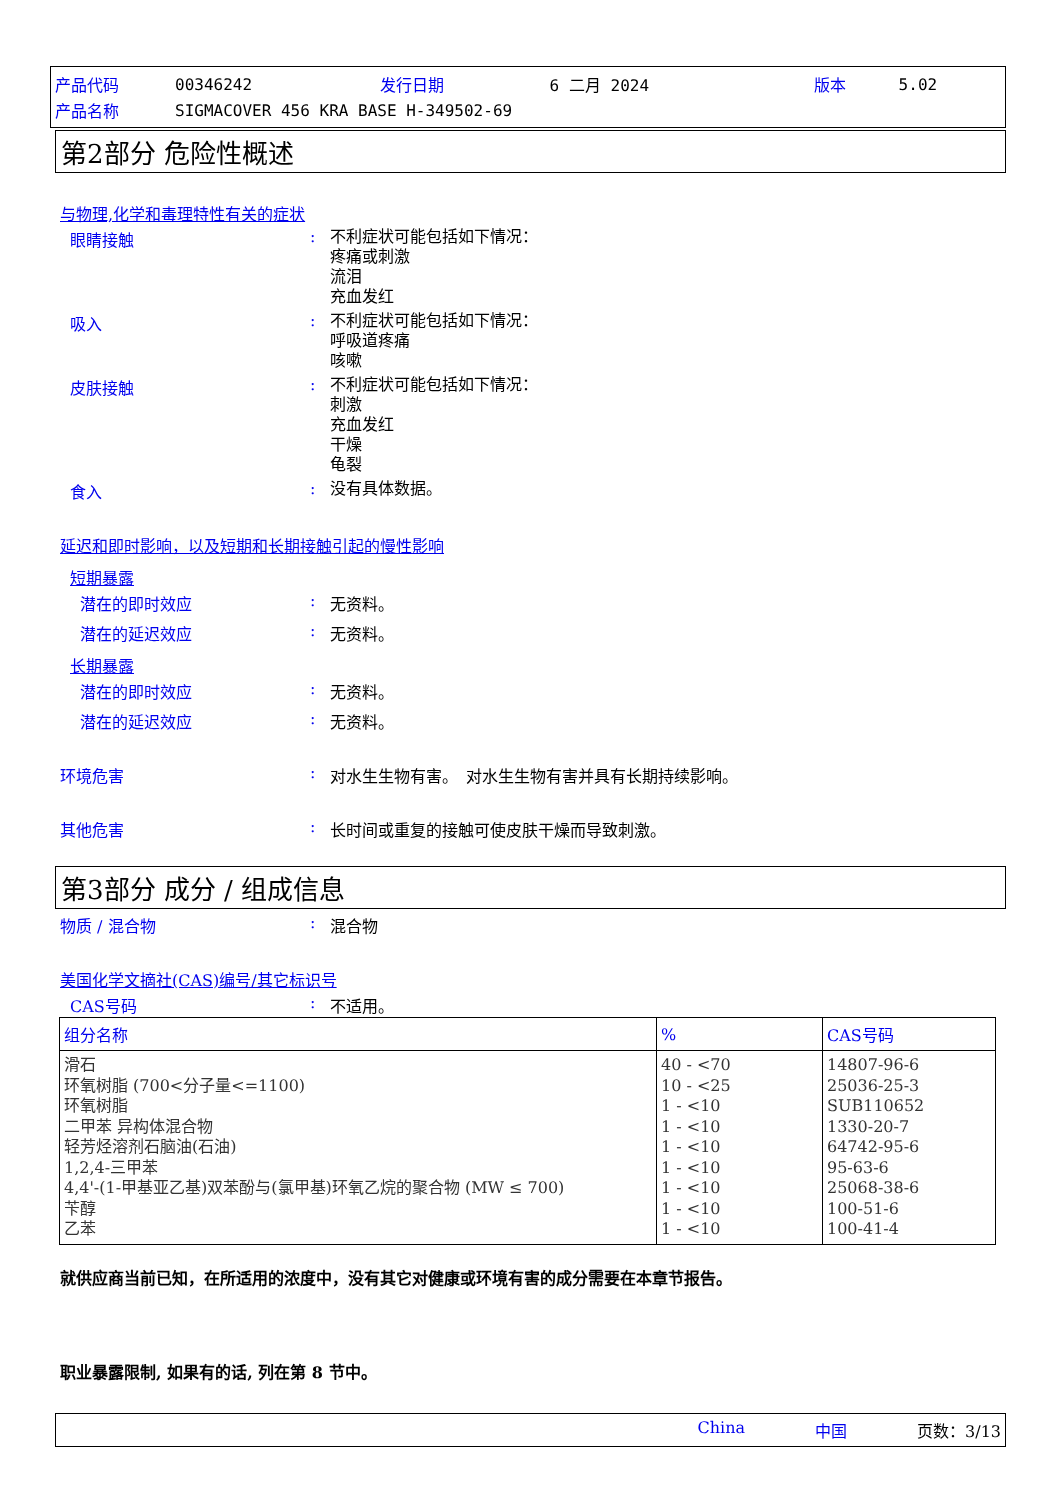| 产品代码 | 00346242 | 发行日期 | 6 二月 2024 | 版本 | 5.02 |
| 产品名称 | SIGMACOVER 456 KRA BASE H-349502-69 | | | | |
第2部分 危险性概述
与物理,化学和毒理特性有关的症状
眼睛接触 :
不利症状可能包括如下情况：
疼痛或刺激
流泪
充血发红
吸入 :
不利症状可能包括如下情况：
呼吸道疼痛
咳嗽
皮肤接触 :
不利症状可能包括如下情况：
刺激
充血发红
干燥
龟裂
食入 :
没有具体数据。
延迟和即时影响，以及短期和长期接触引起的慢性影响
短期暴露
潜在的即时效应 : 无资料。
潜在的延迟效应 : 无资料。
长期暴露
潜在的即时效应 : 无资料。
潜在的延迟效应 : 无资料。
环境危害 : 对水生生物有害。　对水生生物有害并具有长期持续影响。
其他危害 : 长时间或重复的接触可使皮肤干燥而导致刺激。
第3部分 成分 / 组成信息
物质 / 混合物 : 混合物
美国化学文摘社(CAS)编号/其它标识号
CAS号码 : 不适用。
| 组分名称 | % | CAS号码 |
| --- | --- | --- |
| 滑石 环氧树脂 (700<分子量<=1100) 环氧树脂 二甲苯 异构体混合物 轻芳烃溶剂石脑油(石油) 1,2,4-三甲苯 4,4'-(1-甲基亚乙基)双苯酚与(氯甲基)环氧乙烷的聚合物 (MW ≤ 700) 苄醇 乙苯 | 40 - <70 10 - <25 1 - <10 1 - <10 1 - <10 1 - <10 1 - <10 1 - <10 1 - <10 | 14807-96-6 25036-25-3 SUB110652 1330-20-7 64742-95-6 95-63-6 25068-38-6 100-51-6 100-41-4 |
就供应商当前已知，在所适用的浓度中，没有其它对健康或环境有害的成分需要在本章节报告。
职业暴露限制, 如果有的话, 列在第 8 节中。
China 中国 页数：3/13